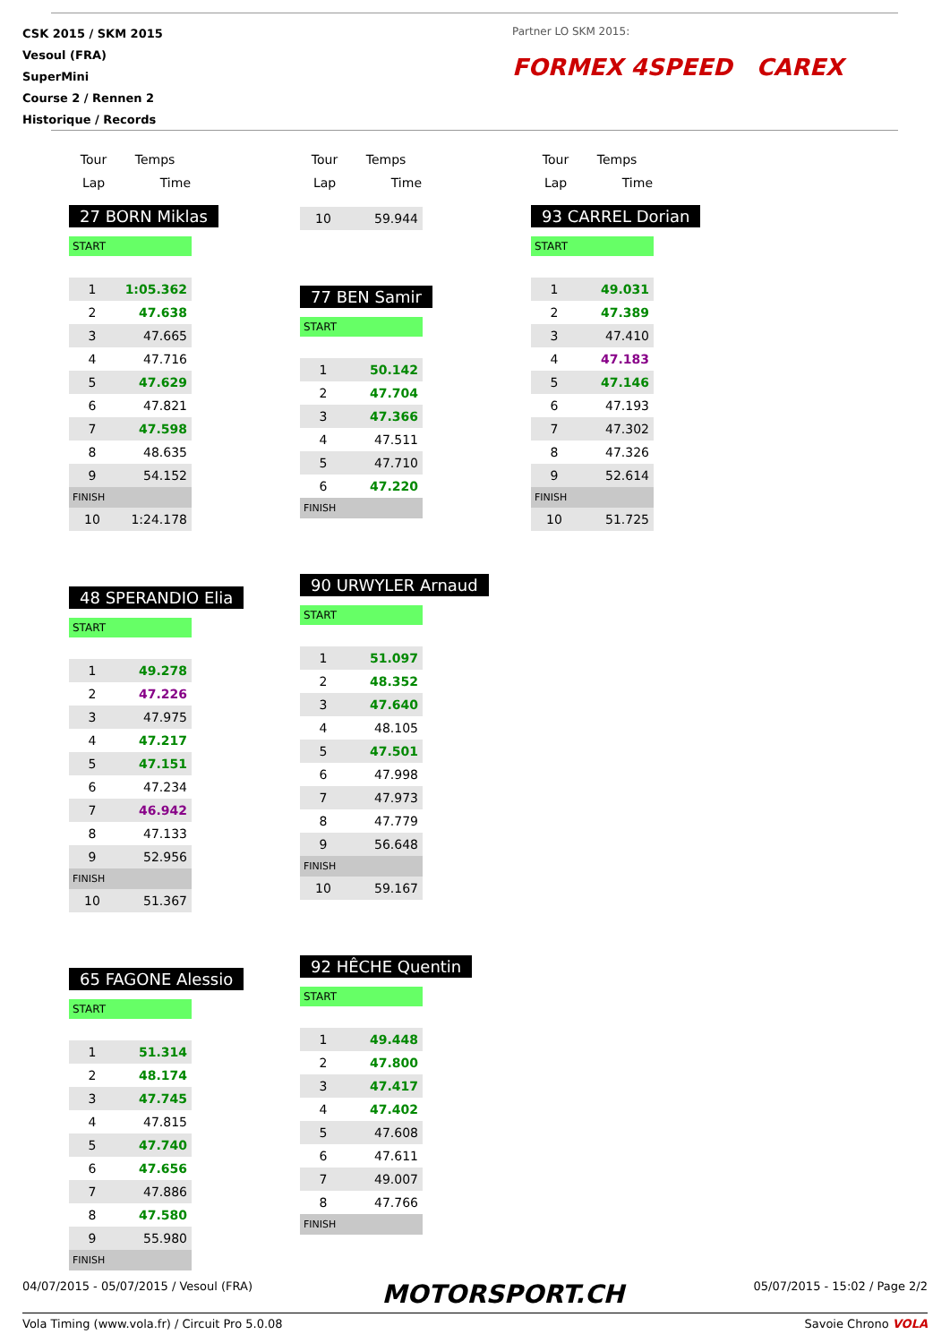CSK 2015 / SKM 2015
Vesoul (FRA)
SuperMini
Course 2 / Rennen 2
Historique / Records
Partner LO SKM 2015:
FORMEX 4SPEED CAREX
| Tour | Temps |
| --- | --- |
| Lap | Time |
27 BORN Miklas
START
| 1 | 1:05.362 |
| 2 | 47.638 |
| 3 | 47.665 |
| 4 | 47.716 |
| 5 | 47.629 |
| 6 | 47.821 |
| 7 | 47.598 |
| 8 | 48.635 |
| 9 | 54.152 |
FINISH
| 10 | 1:24.178 |
48 SPERANDIO Elia
START
| 1 | 49.278 |
| 2 | 47.226 |
| 3 | 47.975 |
| 4 | 47.217 |
| 5 | 47.151 |
| 6 | 47.234 |
| 7 | 46.942 |
| 8 | 47.133 |
| 9 | 52.956 |
FINISH
| 10 | 51.367 |
65 FAGONE Alessio
START
| 1 | 51.314 |
| 2 | 48.174 |
| 3 | 47.745 |
| 4 | 47.815 |
| 5 | 47.740 |
| 6 | 47.656 |
| 7 | 47.886 |
| 8 | 47.580 |
| 9 | 55.980 |
FINISH
| Tour | Temps |
| --- | --- |
| Lap | Time |
| 10 | 59.944 |
77 BEN Samir
START
| 1 | 50.142 |
| 2 | 47.704 |
| 3 | 47.366 |
| 4 | 47.511 |
| 5 | 47.710 |
| 6 | 47.220 |
FINISH
90 URWYLER Arnaud
START
| 1 | 51.097 |
| 2 | 48.352 |
| 3 | 47.640 |
| 4 | 48.105 |
| 5 | 47.501 |
| 6 | 47.998 |
| 7 | 47.973 |
| 8 | 47.779 |
| 9 | 56.648 |
FINISH
| 10 | 59.167 |
92 HÊCHE Quentin
START
| 1 | 49.448 |
| 2 | 47.800 |
| 3 | 47.417 |
| 4 | 47.402 |
| 5 | 47.608 |
| 6 | 47.611 |
| 7 | 49.007 |
| 8 | 47.766 |
FINISH
| Tour | Temps |
| --- | --- |
| Lap | Time |
93 CARREL Dorian
START
| 1 | 49.031 |
| 2 | 47.389 |
| 3 | 47.410 |
| 4 | 47.183 |
| 5 | 47.146 |
| 6 | 47.193 |
| 7 | 47.302 |
| 8 | 47.326 |
| 9 | 52.614 |
FINISH
| 10 | 51.725 |
04/07/2015 - 05/07/2015 / Vesoul (FRA) MOTORSPORT.CH 05/07/2015 - 15:02 / Page 2/2
Vola Timing (www.vola.fr) / Circuit Pro 5.0.08 Savoie Chrono VOLA